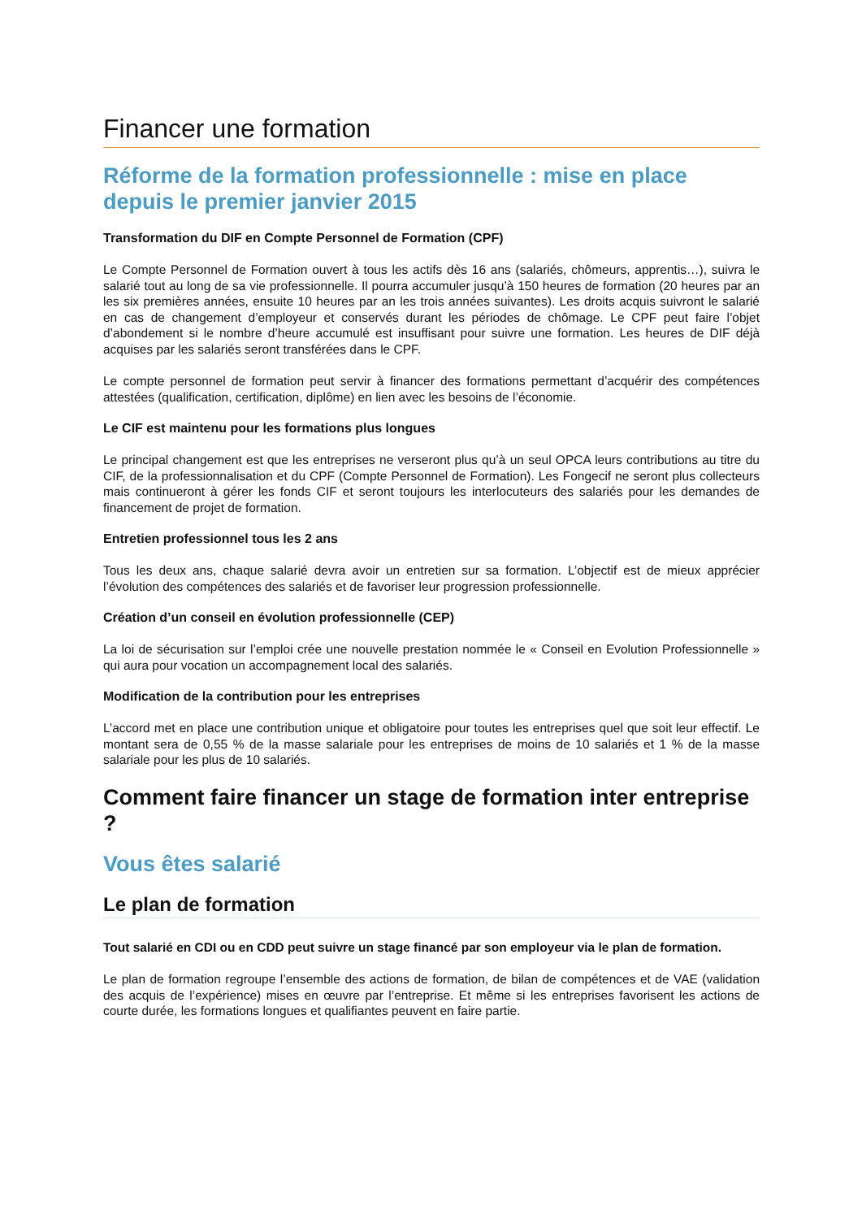Financer une formation
Réforme de la formation professionnelle : mise en place depuis le premier janvier 2015
Transformation du DIF en Compte Personnel de Formation (CPF)
Le Compte Personnel de Formation ouvert à tous les actifs dès 16 ans (salariés, chômeurs, apprentis…), suivra le salarié tout au long de sa vie professionnelle. Il pourra accumuler jusqu’à 150 heures de formation (20 heures par an les six premières années, ensuite 10 heures par an les trois années suivantes). Les droits acquis suivront le salarié en cas de changement d’employeur et conservés durant les périodes de chômage. Le CPF peut faire l’objet d’abondement si le nombre d’heure accumulé est insuffisant pour suivre une formation. Les heures de DIF déjà acquises par les salariés seront transférées dans le CPF.
Le compte personnel de formation peut servir à financer des formations permettant d’acquérir des compétences attestées (qualification, certification, diplôme) en lien avec les besoins de l’économie.
Le CIF est maintenu pour les formations plus longues
Le principal changement est que les entreprises ne verseront plus qu’à un seul OPCA leurs contributions au titre du CIF, de la professionnalisation et du CPF (Compte Personnel de Formation). Les Fongecif ne seront plus collecteurs mais continueront à gérer les fonds CIF et seront toujours les interlocuteurs des salariés pour les demandes de financement de projet de formation.
Entretien professionnel tous les 2 ans
Tous les deux ans, chaque salarié devra avoir un entretien sur sa formation. L’objectif est de mieux apprécier l’évolution des compétences des salariés et de favoriser leur progression professionnelle.
Création d’un conseil en évolution professionnelle (CEP)
La loi de sécurisation sur l’emploi crée une nouvelle prestation nommée le « Conseil en Evolution Professionnelle » qui aura pour vocation un accompagnement local des salariés.
Modification de la contribution pour les entreprises
L’accord met en place une contribution unique et obligatoire pour toutes les entreprises quel que soit leur effectif. Le montant sera de 0,55 % de la masse salariale pour les entreprises de moins de 10 salariés et 1 % de la masse salariale pour les plus de 10 salariés.
Comment faire financer un stage de formation inter entreprise ?
Vous êtes salarié
Le plan de formation
Tout salarié en CDI ou en CDD peut suivre un stage financé par son employeur via le plan de formation.
Le plan de formation regroupe l’ensemble des actions de formation, de bilan de compétences et de VAE (validation des acquis de l’expérience) mises en œuvre par l’entreprise. Et même si les entreprises favorisent les actions de courte durée, les formations longues et qualifiantes peuvent en faire partie.